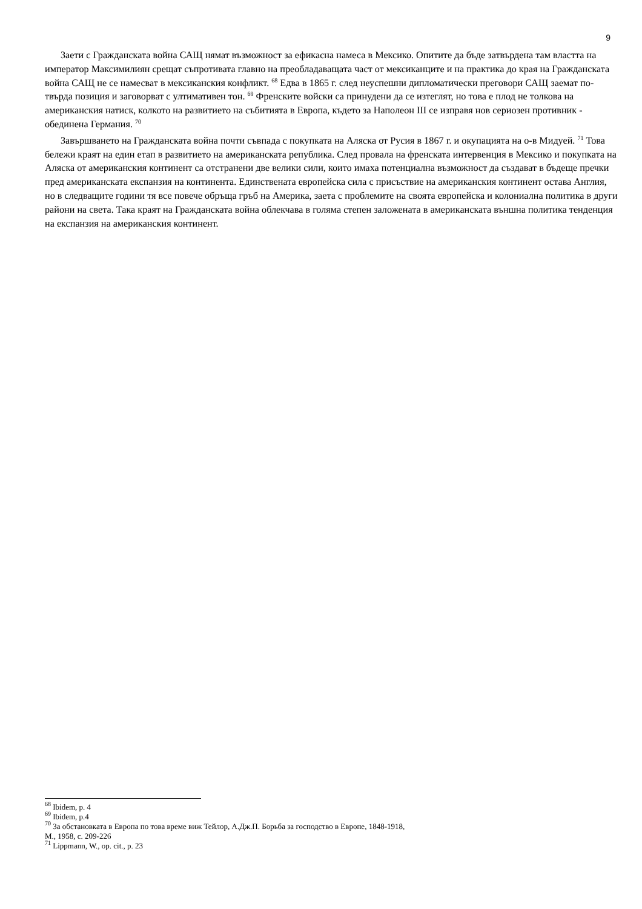9
Заети с Гражданската война САЩ нямат възможност за ефикасна намеса в Мексико. Опитите да бъде затвърдена там властта на император Максимилиян срещат съпротивата главно на преобладаващата част от мексиканците и на практика до края на Гражданската война САЩ не се намесват в мексиканския конфликт. <sup>68</sup> Едва в 1865 г. след неуспешни дипломатически преговори САЩ заемат по-твърда позиция и заговорват с ултимативен тон. <sup>69</sup> Френските войски са принудени да се изтеглят, но това е плод не толкова на американския натиск, колкото на развитието на събитията в Европа, където за Наполеон III се изправя нов сериозен противник - обединена Германия. <sup>70</sup>
Завършването на Гражданската война почти съвпада с покупката на Аляска от Русия в 1867 г. и окупацията на о-в Мидуей. <sup>71</sup> Това бележи краят на един етап в развитието на американската република. След провала на френската интервенция в Мексико и покупката на Аляска от американския континент са отстранени две велики сили, които имаха потенциална възможност да създават в бъдеще пречки пред американската експанзия на континента. Единствената европейска сила с присъствие на американския континент остава Англия, но в следващите години тя все повече обръща гръб на Америка, заета с проблемите на своята европейска и колониална политика в други райони на света. Така краят на Гражданската война облекчава в голяма степен заложената в американската външна политика тенденция на експанзия на американския континент.
<sup>68</sup> Ibidem, p. 4
<sup>69</sup> Ibidem, p.4
<sup>70</sup> За обстановката в Европа по това време виж Тейлор, А.Дж.П. Борьба за господство в Европе, 1848-1918,
М., 1958, с. 209-226
<sup>71</sup> Lippmann, W., op. cit., p. 23